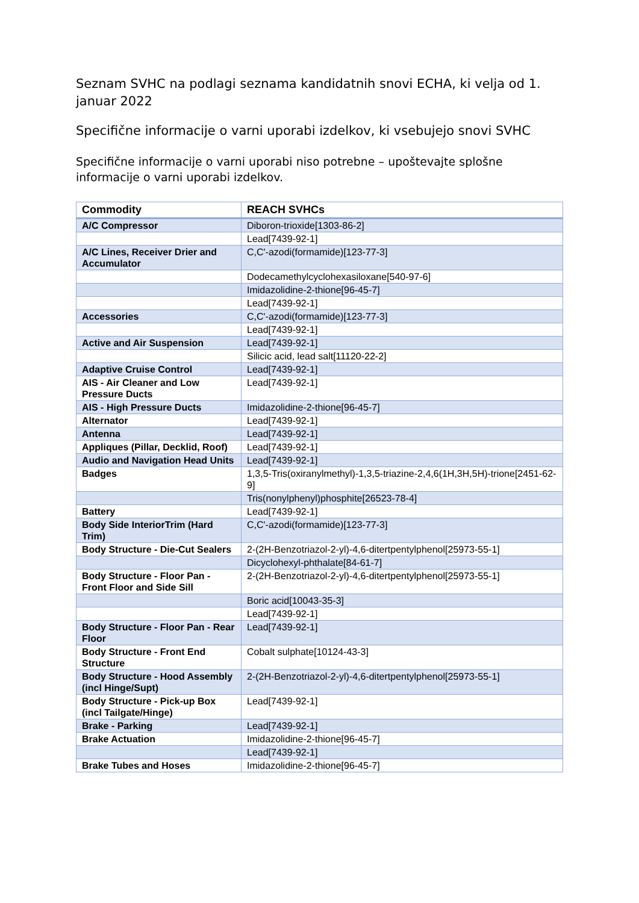Seznam SVHC na podlagi seznama kandidatnih snovi ECHA, ki velja od 1. januar 2022
Specifične informacije o varni uporabi izdelkov, ki vsebujejo snovi SVHC
Specifične informacije o varni uporabi niso potrebne – upoštevajte splošne informacije o varni uporabi izdelkov.
| Commodity | REACH SVHCs |
| --- | --- |
| A/C Compressor | Diboron-trioxide[1303-86-2] |
| | Lead[7439-92-1] |
| A/C Lines, Receiver Drier and Accumulator | C,C'-azodi(formamide)[123-77-3] |
| | Dodecamethylcyclohexasiloxane[540-97-6] |
| | Imidazolidine-2-thione[96-45-7] |
| | Lead[7439-92-1] |
| Accessories | C,C'-azodi(formamide)[123-77-3] |
| | Lead[7439-92-1] |
| Active and Air Suspension | Lead[7439-92-1] |
| | Silicic acid, lead salt[11120-22-2] |
| Adaptive Cruise Control | Lead[7439-92-1] |
| AIS - Air Cleaner and Low Pressure Ducts | Lead[7439-92-1] |
| AIS - High Pressure Ducts | Imidazolidine-2-thione[96-45-7] |
| Alternator | Lead[7439-92-1] |
| Antenna | Lead[7439-92-1] |
| Appliques (Pillar, Decklid, Roof) | Lead[7439-92-1] |
| Audio and Navigation Head Units | Lead[7439-92-1] |
| Badges | 1,3,5-Tris(oxiranylmethyl)-1,3,5-triazine-2,4,6(1H,3H,5H)-trione[2451-62-9] |
| | Tris(nonylphenyl)phosphite[26523-78-4] |
| Battery | Lead[7439-92-1] |
| Body Side InteriorTrim (Hard Trim) | C,C'-azodi(formamide)[123-77-3] |
| Body Structure - Die-Cut Sealers | 2-(2H-Benzotriazol-2-yl)-4,6-ditertpentylphenol[25973-55-1] |
| | Dicyclohexyl-phthalate[84-61-7] |
| Body Structure - Floor Pan - Front Floor and Side Sill | 2-(2H-Benzotriazol-2-yl)-4,6-ditertpentylphenol[25973-55-1] |
| | Boric acid[10043-35-3] |
| | Lead[7439-92-1] |
| Body Structure - Floor Pan - Rear Floor | Lead[7439-92-1] |
| Body Structure - Front End Structure | Cobalt sulphate[10124-43-3] |
| Body Structure - Hood Assembly (incl Hinge/Supt) | 2-(2H-Benzotriazol-2-yl)-4,6-ditertpentylphenol[25973-55-1] |
| Body Structure - Pick-up Box (incl Tailgate/Hinge) | Lead[7439-92-1] |
| Brake - Parking | Lead[7439-92-1] |
| Brake Actuation | Imidazolidine-2-thione[96-45-7] |
| | Lead[7439-92-1] |
| Brake Tubes and Hoses | Imidazolidine-2-thione[96-45-7] |